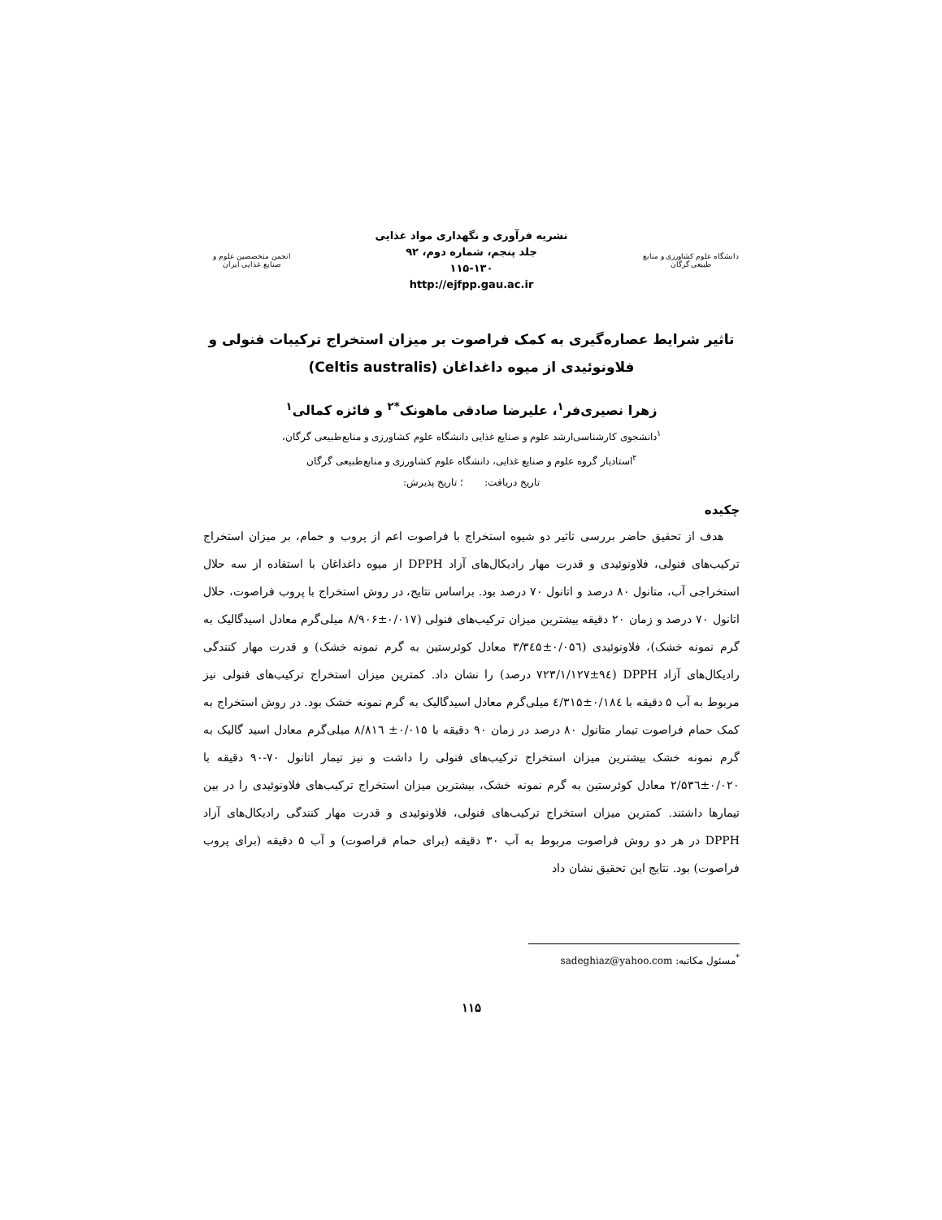دانشگاه علوم کشاورزی و منابع طبیعی گرگان
نشریه فرآوری و نگهداری مواد غذایی
جلد پنجم، شماره دوم، ۹۲
۱۱۵-۱۳۰
http://ejfpp.gau.ac.ir
انجمن متخصصین علوم و صنایع غذایی ایران
تاثیر شرایط عصاره‌گیری به کمک فراصوت بر میزان استخراج ترکیبات فنولی و فلاونوئیدی از میوه داغداغان (Celtis australis)
زهرا نصیری‌فر<sup>۱</sup>، علیرضا صادقی ماهونک<sup>*۲</sup> و فائزه کمالی<sup>۱</sup>
<sup>۱</sup> دانشجوی کارشناسی‌ارشد علوم و صنایع غذایی دانشگاه علوم کشاورزی و منابع‌طبیعی گرگان،
<sup>۲</sup> استادیار گروه علوم و صنایع غذایی، دانشگاه علوم کشاورزی و منابع‌طبیعی گرگان
تاریخ دریافت: ؛ تاریخ پذیرش:
چکیده
هدف از تحقیق حاضر بررسی تاثیر دو شیوه استخراج با فراصوت اعم از پروب و حمام، بر میزان استخراج ترکیب‌های فنولی، فلاونوئیدی و قدرت مهار رادیکال‌های آزاد DPPH از میوه داغداغان با استفاده از سه حلال استخراجی آب، متانول ۸۰ درصد و اتانول ۷۰ درصد بود. براساس نتایج، در روش استخراج با پروب فراصوت، حلال اتانول ۷۰ درصد و زمان ۲۰ دقیقه بیشترین میزان ترکیب‌های فنولی (۰/۰۱۷±۸/۹۰۶ میلی‌گرم معادل اسیدگالیک به گرم نمونه خشک)، فلاونوئیدی (۰/۰۵٦±۳/۳٤۵ معادل کوئرستین به گرم نمونه خشک) و قدرت مهار کنندگی رادیکال‌های آزاد DPPH (۱/۱۲۷±۹٤/۷۲۳ درصد) را نشان داد. کمترین میزان استخراج ترکیب‌های فنولی نیز مربوط به آب ۵ دقیقه با ۰/۱۸٤±٤/۳۱۵ میلی‌گرم معادل اسیدگالیک به گرم نمونه خشک بود. در روش استخراج به کمک حمام فراصوت تیمار متانول ۸۰ درصد در زمان ۹۰ دقیقه با ۰/۰۱۵± ۸/۸۱٦ میلی‌گرم معادل اسید گالیک به گرم نمونه خشک بیشترین میزان استخراج ترکیب‌های فنولی را داشت و نیز تیمار اتانول ۷۰-۹۰ دقیقه با ۰/۰۲۰±۲/۵۳٦ معادل کوئرستین به گرم نمونه خشک، بیشترین میزان استخراج ترکیب‌های فلاونوئیدی را در بین تیمارها داشتند. کمترین میزان استخراج ترکیب‌های فنولی، فلاونوئیدی و قدرت مهار کنندگی رادیکال‌های آزاد DPPH در هر دو روش فراصوت مربوط به آب ۳۰ دقیقه (برای حمام فراصوت) و آب ۵ دقیقه (برای پروب فراصوت) بود. نتایج این تحقیق نشان داد
<sup>*</sup> مسئول مکاتبه: sadeghiaz@yahoo.com
۱۱۵